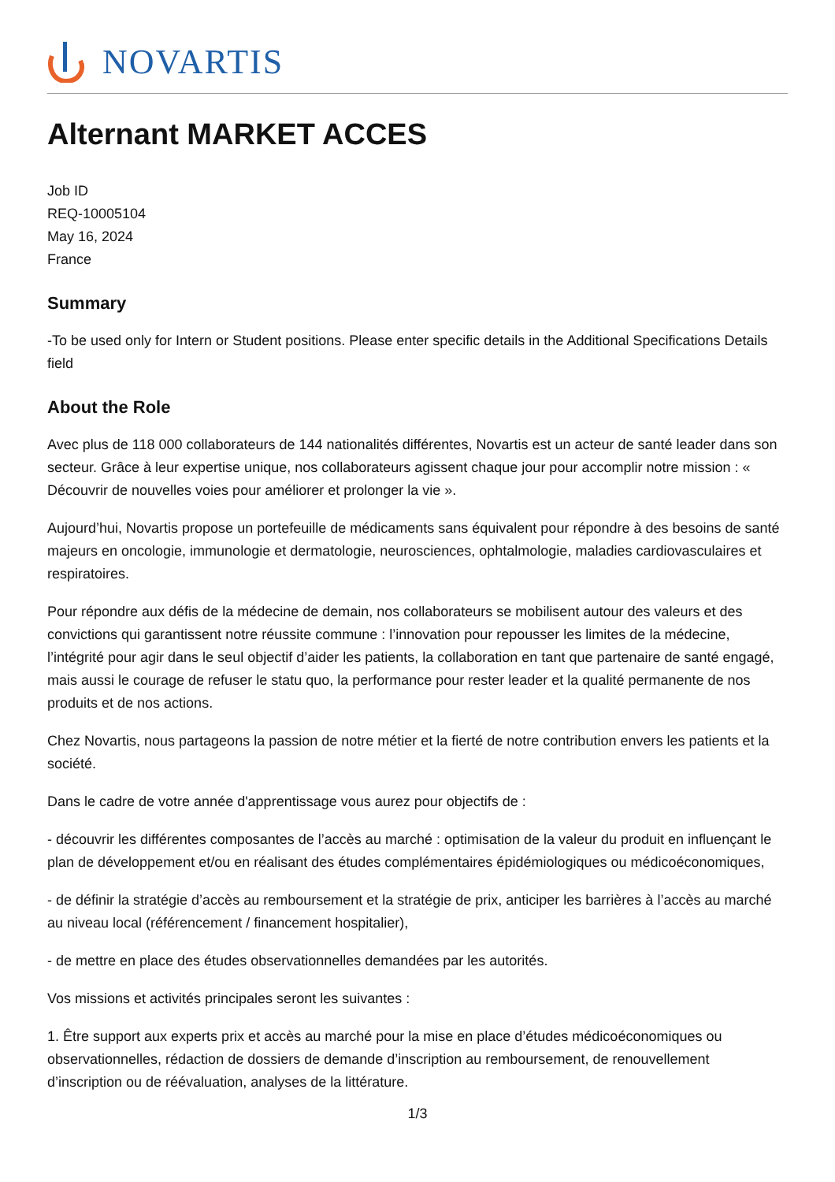NOVARTIS
Alternant MARKET ACCES
Job ID
REQ-10005104
May 16, 2024
France
Summary
-To be used only for Intern or Student positions. Please enter specific details in the Additional Specifications Details field
About the Role
Avec plus de 118 000 collaborateurs de 144 nationalités différentes, Novartis est un acteur de santé leader dans son secteur. Grâce à leur expertise unique, nos collaborateurs agissent chaque jour pour accomplir notre mission : « Découvrir de nouvelles voies pour améliorer et prolonger la vie ».
Aujourd’hui, Novartis propose un portefeuille de médicaments sans équivalent pour répondre à des besoins de santé majeurs en oncologie, immunologie et dermatologie, neurosciences, ophtalmologie, maladies cardiovasculaires et respiratoires.
Pour répondre aux défis de la médecine de demain, nos collaborateurs se mobilisent autour des valeurs et des convictions qui garantissent notre réussite commune : l’innovation pour repousser les limites de la médecine, l’intégrité pour agir dans le seul objectif d’aider les patients, la collaboration en tant que partenaire de santé engagé, mais aussi le courage de refuser le statu quo, la performance pour rester leader et la qualité permanente de nos produits et de nos actions.
Chez Novartis, nous partageons la passion de notre métier et la fierté de notre contribution envers les patients et la société.
Dans le cadre de votre année d'apprentissage vous aurez pour objectifs de :
- découvrir les différentes composantes de l’accès au marché : optimisation de la valeur du produit en influençant le plan de développement et/ou en réalisant des études complémentaires épidémiologiques ou médicoéconomiques,
- de définir la stratégie d’accès au remboursement et la stratégie de prix, anticiper les barrières à l’accès au marché au niveau local (référencement / financement hospitalier),
- de mettre en place des études observationnelles demandées par les autorités.
Vos missions et activités principales seront les suivantes :
1. Être support aux experts prix et accès au marché pour la mise en place d’études médicoéconomiques ou observationnelles, rédaction de dossiers de demande d’inscription au remboursement, de renouvellement d’inscription ou de réévaluation, analyses de la littérature.
1/3